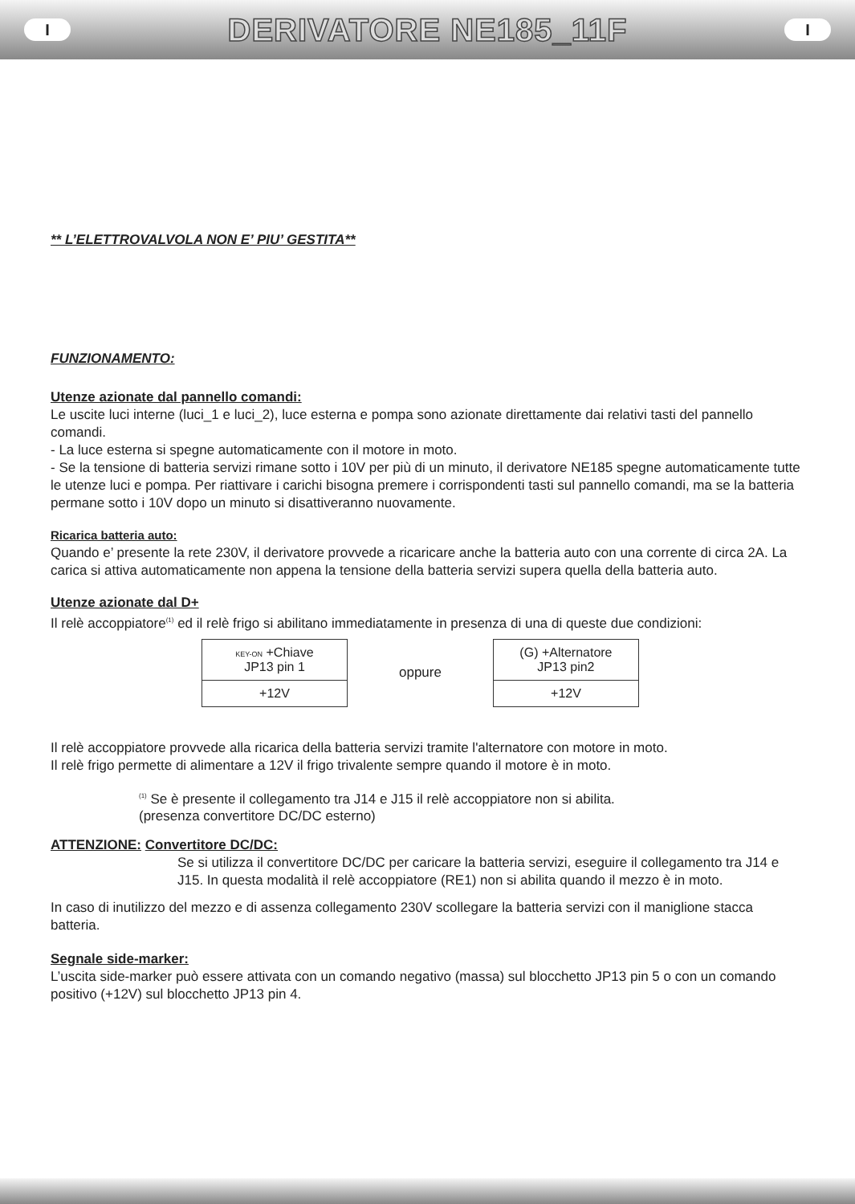I
DERIVATORE NE185_11F
I
** L’ELETTROVALVOLA NON E’ PIU’ GESTITA**
FUNZIONAMENTO:
Utenze azionate dal pannello comandi:
Le uscite luci interne (luci_1 e luci_2), luce esterna e pompa sono azionate direttamente dai relativi tasti del pannello comandi.
- La luce esterna si spegne automaticamente con il motore in moto.
- Se la tensione di batteria servizi rimane sotto i 10V per più di un minuto, il derivatore NE185 spegne automaticamente tutte le utenze luci e pompa. Per riattivare i carichi bisogna premere i corrispondenti tasti sul pannello comandi, ma se la batteria permane sotto i 10V dopo un minuto si disattiveranno nuovamente.
Ricarica batteria auto:
Quando e’ presente la rete 230V, il derivatore provvede a ricaricare anche la batteria auto con una corrente di circa 2A. La carica si attiva automaticamente non appena la tensione della batteria servizi supera quella della batteria auto.
Utenze azionate dal D+
Il relè accoppiatore<sup>(1)</sup> ed il relè frigo si abilitano immediatamente in presenza di una di queste due condizioni:
| KEY-ON +Chiave JP13 pin 1 |
| +12V |
oppure
| (G) +Alternatore JP13 pin2 |
| +12V |
Il relè accoppiatore provvede alla ricarica della batteria servizi tramite l'alternatore con motore in moto.
Il relè frigo permette di alimentare a 12V il frigo trivalente sempre quando il motore è in moto.
<sup>(1)</sup> Se è presente il collegamento tra J14 e J15 il relè accoppiatore non si abilita.
(presenza convertitore DC/DC esterno)
ATTENZIONE: Convertitore DC/DC:
Se si utilizza il convertitore DC/DC per caricare la batteria servizi, eseguire il collegamento tra J14 e J15. In questa modalità il relè accoppiatore (RE1) non si abilita quando il mezzo è in moto.
In caso di inutilizzo del mezzo e di assenza collegamento 230V scollegare la batteria servizi con il maniglione stacca batteria.
Segnale side-marker:
L’uscita side-marker può essere attivata con un comando negativo (massa) sul blocchetto JP13 pin 5 o con un comando positivo (+12V) sul blocchetto JP13 pin 4.